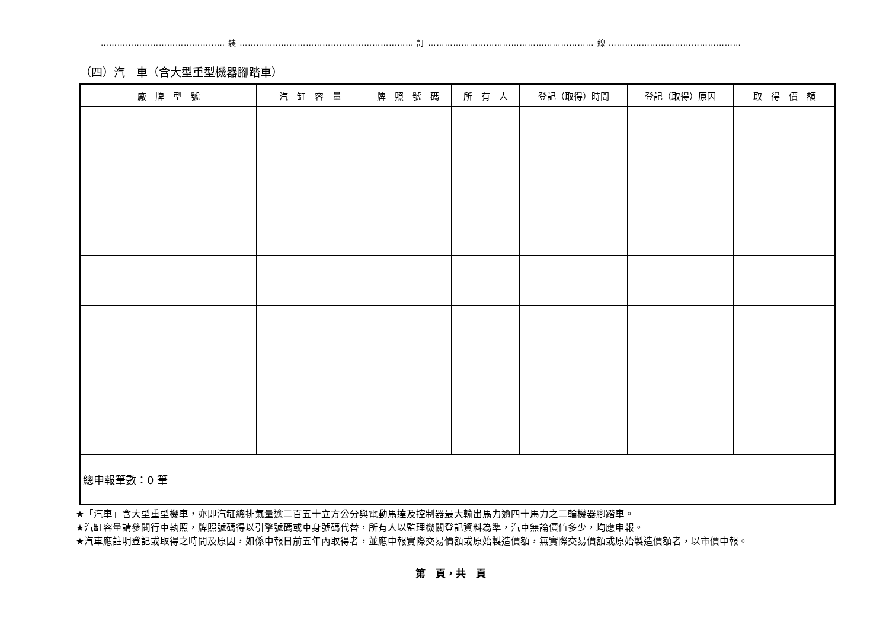……………………………………… 裝 ……………………………………………………… 訂 …………………………………………………… 線 …………………………………………
（四）汽　車（含大型重型機器腳踏車）
| 廠 牌 型 號 | 汽 缸 容 量 | 牌 照 號 碼 | 所 有 人 | 登記（取得）時間 | 登記（取得）原因 | 取 得 價 額 |
| --- | --- | --- | --- | --- | --- | --- |
| 總申報筆數：0 筆 | | | | | | |
★「汽車」含大型重型機車，亦即汽缸總排氣量逾二百五十立方公分與電動馬達及控制器最大輸出馬力逾四十馬力之二輪機器腳踏車。
★汽缸容量請參閱行車執照，牌照號碼得以引擎號碼或車身號碼代替，所有人以監理機關登記資料為準，汽車無論價值多少，均應申報。
★汽車應註明登記或取得之時間及原因，如係申報日前五年內取得者，並應申報實際交易價額或原始製造價額，無實際交易價額或原始製造價額者，以市價申報。
第　頁，共　頁